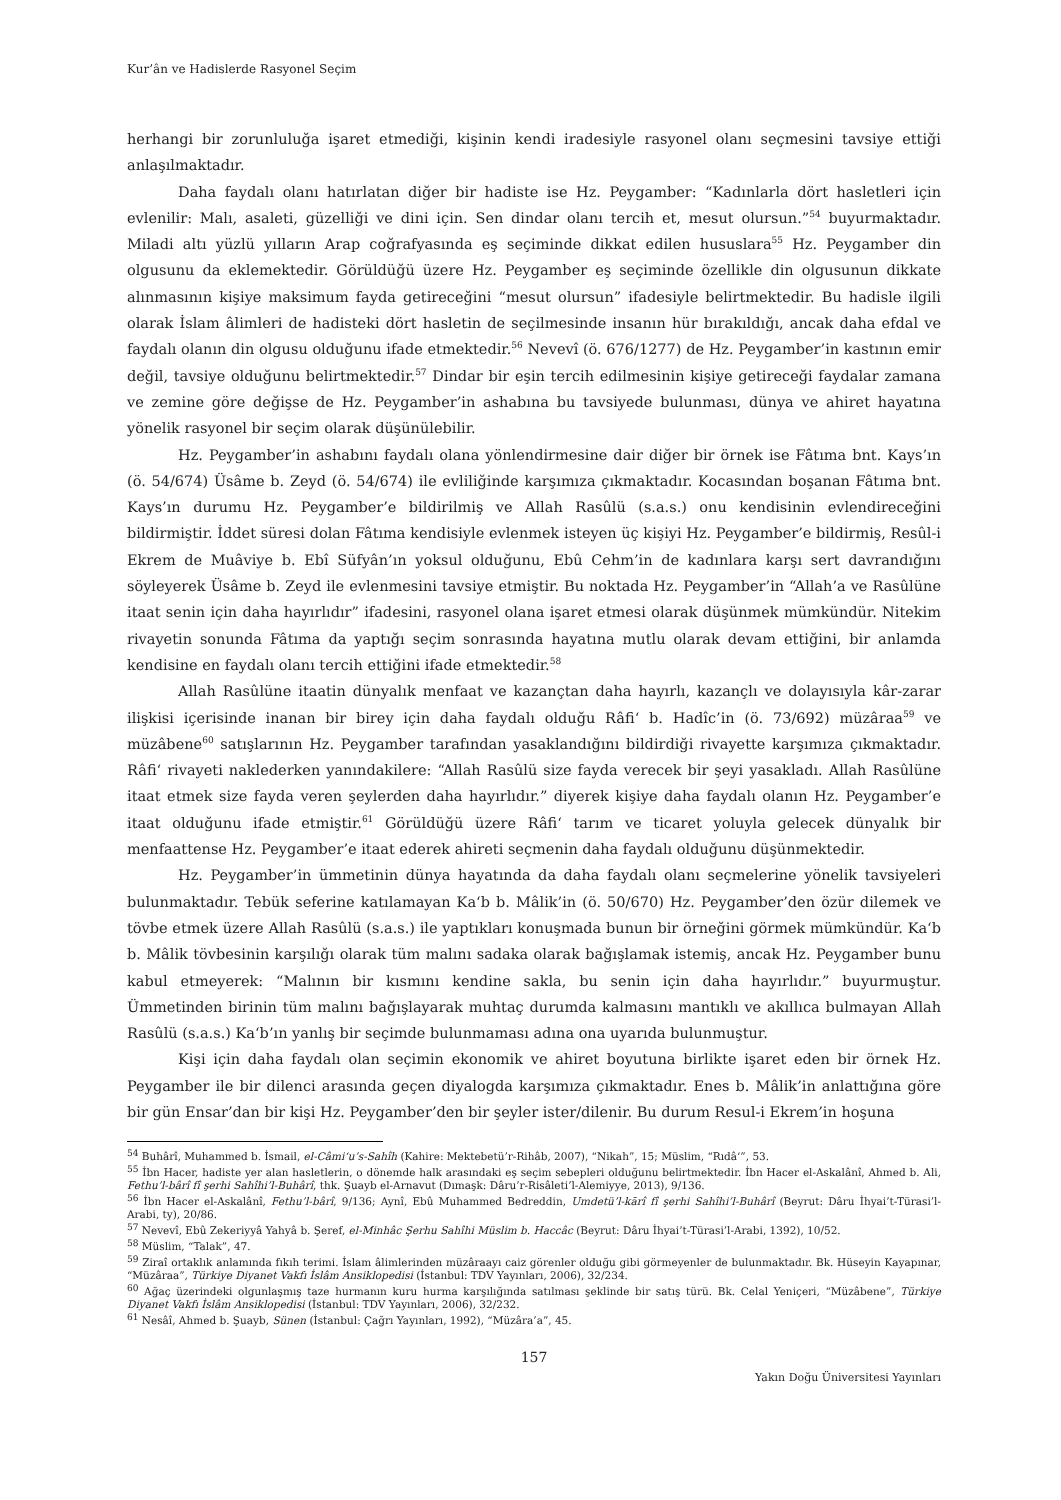Kur’ân ve Hadislerde Rasyonel Seçim
herhangi bir zorunluluğa işaret etmediği, kişinin kendi iradesiyle rasyonel olanı seçmesini tavsiye ettiği anlaşılmaktadır.
Daha faydalı olanı hatırlatan diğer bir hadiste ise Hz. Peygamber: “Kadınlarla dört hasletleri için evlenilir: Malı, asaleti, güzelliği ve dini için. Sen dindar olanı tercih et, mesut olursun.”<sup>54</sup> buyurmaktadır. Miladi altı yüzlü yılların Arap coğrafyasında eş seçiminde dikkat edilen hususlara<sup>55</sup> Hz. Peygamber din olgusunu da eklemektedir. Görüldüğü üzere Hz. Peygamber eş seçiminde özellikle din olgusunun dikkate alınmasının kişiye maksimum fayda getireceğini “mesut olursun” ifadesiyle belirtmektedir. Bu hadisle ilgili olarak İslam âlimleri de hadisteki dört hasletin de seçilmesinde insanın hür bırakıldığı, ancak daha efdal ve faydalı olanın din olgusu olduğunu ifade etmektedir.<sup>56</sup> Nevevî (ö. 676/1277) de Hz. Peygamber’in kastının emir değil, tavsiye olduğunu belirtmektedir.<sup>57</sup> Dindar bir eşin tercih edilmesinin kişiye getireceği faydalar zamana ve zemine göre değişse de Hz. Peygamber’in ashabına bu tavsiyede bulunması, dünya ve ahiret hayatına yönelik rasyonel bir seçim olarak düşünülebilir.
Hz. Peygamber’in ashabını faydalı olana yönlendirmesine dair diğer bir örnek ise Fâtıma bnt. Kays’ın (ö. 54/674) Üsâme b. Zeyd (ö. 54/674) ile evliliğinde karşımıza çıkmaktadır. Kocasından boşanan Fâtıma bnt. Kays’ın durumu Hz. Peygamber’e bildirilmiş ve Allah Rasûlü (s.a.s.) onu kendisinin evlendireceğini bildirmiştir. İddet süresi dolan Fâtıma kendisiyle evlenmek isteyen üç kişiyi Hz. Peygamber’e bildirmiş, Resûl-i Ekrem de Muâviye b. Ebî Süfyân’ın yoksul olduğunu, Ebû Cehm’in de kadınlara karşı sert davrandığını söyleyerek Üsâme b. Zeyd ile evlenmesini tavsiye etmiştir. Bu noktada Hz. Peygamber’in “Allah’a ve Rasûlüne itaat senin için daha hayırlıdır” ifadesini, rasyonel olana işaret etmesi olarak düşünmek mümkündür. Nitekim rivayetin sonunda Fâtıma da yaptığı seçim sonrasında hayatına mutlu olarak devam ettiğini, bir anlamda kendisine en faydalı olanı tercih ettiğini ifade etmektedir.<sup>58</sup>
Allah Rasûlüne itaatin dünyalık menfaat ve kazançtan daha hayırlı, kazançlı ve dolayısıyla kâr-zarar ilişkisi içerisinde inanan bir birey için daha faydalı olduğu Râfi‘ b. Hadîc’in (ö. 73/692) müzâraa<sup>59</sup> ve müzâbene<sup>60</sup> satışlarının Hz. Peygamber tarafından yasaklandığını bildirdiği rivayette karşımıza çıkmaktadır. Râfi‘ rivayeti naklederken yanındakilere: “Allah Rasûlü size fayda verecek bir şeyi yasakladı. Allah Rasûlüne itaat etmek size fayda veren şeylerden daha hayırlıdır.” diyerek kişiye daha faydalı olanın Hz. Peygamber’e itaat olduğunu ifade etmiştir.<sup>61</sup> Görüldüğü üzere Râfi‘ tarım ve ticaret yoluyla gelecek dünyalık bir menfaattense Hz. Peygamber’e itaat ederek ahireti seçmenin daha faydalı olduğunu düşünmektedir.
Hz. Peygamber’in ümmetinin dünya hayatında da daha faydalı olanı seçmelerine yönelik tavsiyeleri bulunmaktadır. Tebük seferine katılamayan Ka‘b b. Mâlik’in (ö. 50/670) Hz. Peygamber’den özür dilemek ve tövbe etmek üzere Allah Rasûlü (s.a.s.) ile yaptıkları konuşmada bunun bir örneğini görmek mümkündür. Ka‘b b. Mâlik tövbesinin karşılığı olarak tüm malını sadaka olarak bağışlamak istemiş, ancak Hz. Peygamber bunu kabul etmeyerek: “Malının bir kısmını kendine sakla, bu senin için daha hayırlıdır.” buyurmuştur. Ümmetinden birinin tüm malını bağışlayarak muhtaç durumda kalmasını mantıklı ve akıllıca bulmayan Allah Rasûlü (s.a.s.) Ka‘b’ın yanlış bir seçimde bulunmaması adına ona uyarıda bulunmuştur.
Kişi için daha faydalı olan seçimin ekonomik ve ahiret boyutuna birlikte işaret eden bir örnek Hz. Peygamber ile bir dilenci arasında geçen diyalogda karşımıza çıkmaktadır. Enes b. Mâlik’in anlattığına göre bir gün Ensar’dan bir kişi Hz. Peygamber’den bir şeyler ister/dilenir. Bu durum Resul-i Ekrem’in hoşuna
<sup>54</sup> Buhârî, Muhammed b. İsmail, el-Câmi‘u’s-Sahîh (Kahire: Mektebetü’r-Rihâb, 2007), “Nikah”, 15; Müslim, “Rıdâ‘”, 53.
<sup>55</sup> İbn Hacer, hadiste yer alan hasletlerin, o dönemde halk arasındaki eş seçim sebepleri olduğunu belirtmektedir. İbn Hacer el-Askalânî, Ahmed b. Ali, Fethu’l-bârî fî şerhi Sahîhi’l-Buhârî, thk. Şuayb el-Arnavut (Dımaşk: Dâru’r-Risâleti’l-Alemiyye, 2013), 9/136.
<sup>56</sup> İbn Hacer el-Askalânî, Fethu’l-bârî, 9/136; Aynî, Ebû Muhammed Bedreddin, Umdetü’l-kārî fî şerhi Sahîhi’l-Buhârî (Beyrut: Dâru İhyai’t-Türasi’l-Arabi, ty), 20/86.
<sup>57</sup> Nevevî, Ebû Zekeriyyâ Yahyâ b. Şeref, el-Minhâc Şerhu Sahîhi Müslim b. Haccâc (Beyrut: Dâru İhyai’t-Türasi’l-Arabi, 1392), 10/52.
<sup>58</sup> Müslim, “Talak”, 47.
<sup>59</sup> Ziraî ortaklık anlamında fıkıh terimi. İslam âlimlerinden müzâraayı caiz görenler olduğu gibi görmeyenler de bulunmaktadır. Bk. Hüseyin Kayapınar, “Müzâraa”, Türkiye Diyanet Vakfı İslâm Ansiklopedisi (İstanbul: TDV Yayınları, 2006), 32/234.
<sup>60</sup> Ağaç üzerindeki olgunlaşmış taze hurmanın kuru hurma karşılığında satılması şeklinde bir satış türü. Bk. Celal Yeniçeri, “Müzâbene”, Türkiye Diyanet Vakfı İslâm Ansiklopedisi (İstanbul: TDV Yayınları, 2006), 32/232.
<sup>61</sup> Nesâî, Ahmed b. Şuayb, Sünen (İstanbul: Çağrı Yayınları, 1992), “Müzâra’a”, 45.
157
Yakın Doğu Üniversitesi Yayınları